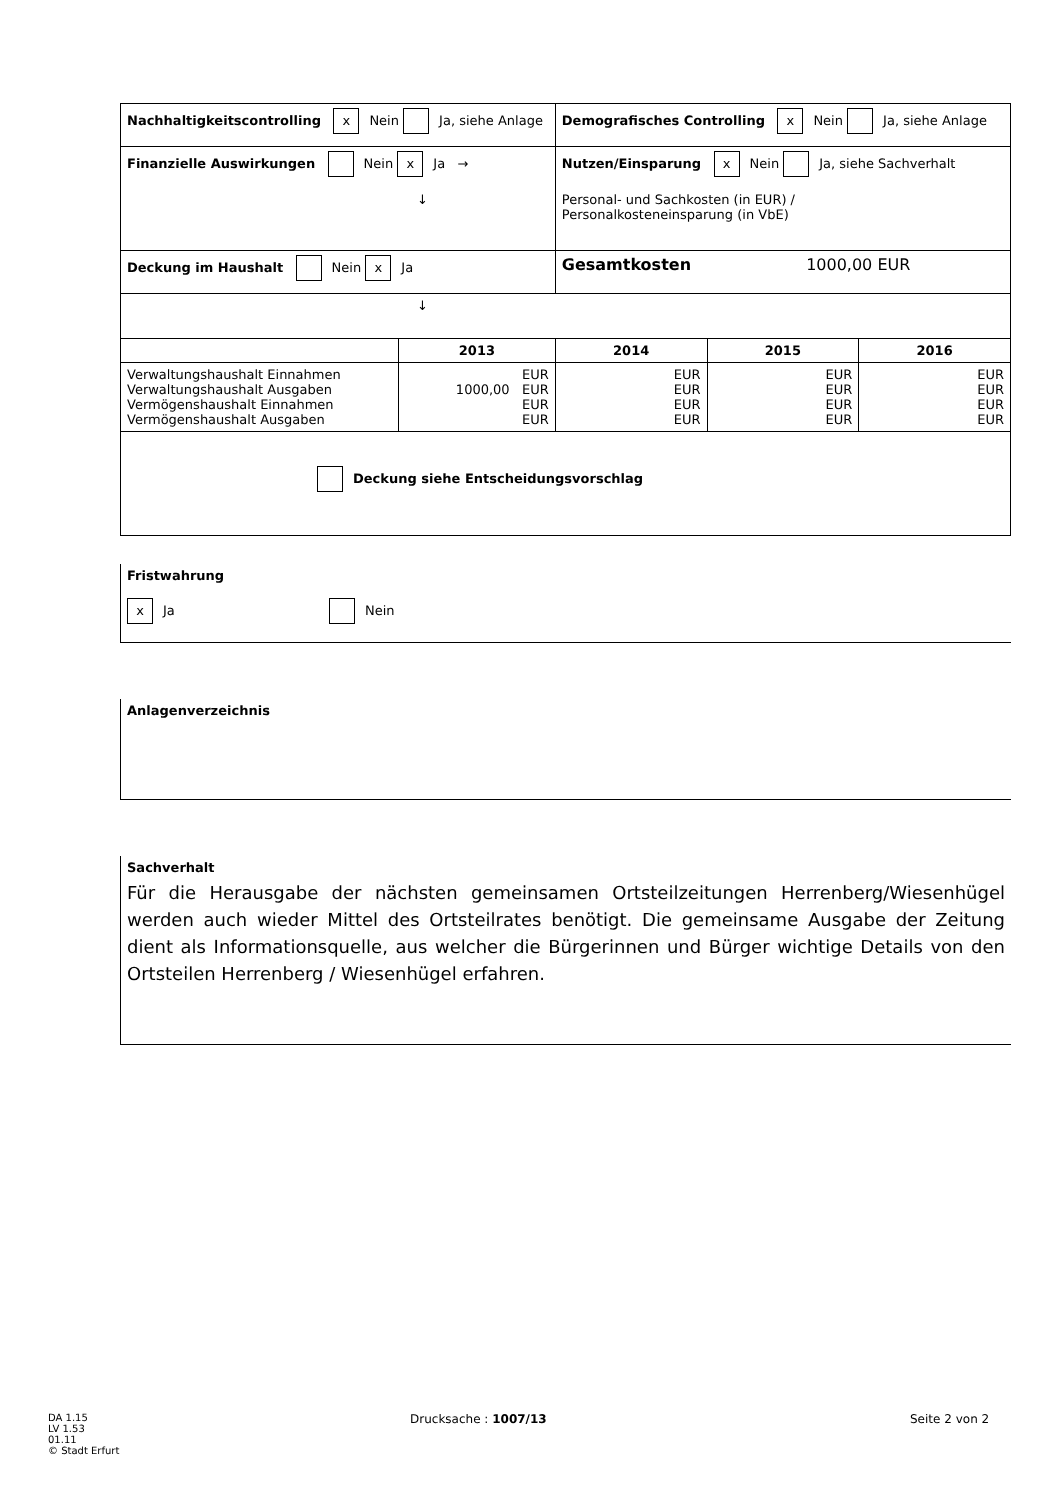| Nachhaltigkeitscontrolling x Nein Ja, siehe Anlage | | Demografisches Controlling x Nein Ja, siehe Anlage | | |
| Finanzielle Auswirkungen Nein x Ja → ↓ | | Nutzen/Einsparung x Nein Ja, siehe Sachverhalt Personal- und Sachkosten (in EUR) / Personalkosteneinsparung (in VbE) | | |
| Deckung im Haushalt Nein x Ja | | Gesamtkosten 1000,00 EUR | | |
| ↓ | | | | |
| | 2013 | 2014 | 2015 | 2016 |
| Verwaltungshaushalt Einnahmen Verwaltungshaushalt Ausgaben Vermögenshaushalt Einnahmen Vermögenshaushalt Ausgaben | EUR 1000,00 EUR EUR EUR | EUR EUR EUR EUR | EUR EUR EUR EUR | EUR EUR EUR EUR |
| Deckung siehe Entscheidungsvorschlag | | | | |
Fristwahrung
x Ja Nein
Anlagenverzeichnis
Sachverhalt
Für die Herausgabe der nächsten gemeinsamen Ortsteilzeitungen Herrenberg/Wiesenhügel werden auch wieder Mittel des Ortsteilrates benötigt. Die gemeinsame Ausgabe der Zeitung dient als Informationsquelle, aus welcher die Bürgerinnen und Bürger wichtige Details von den Ortsteilen Herrenberg / Wiesenhügel erfahren.
DA 1.15
LV 1.53
01.11
© Stadt Erfurt
Drucksache : 1007/13 Seite 2 von 2